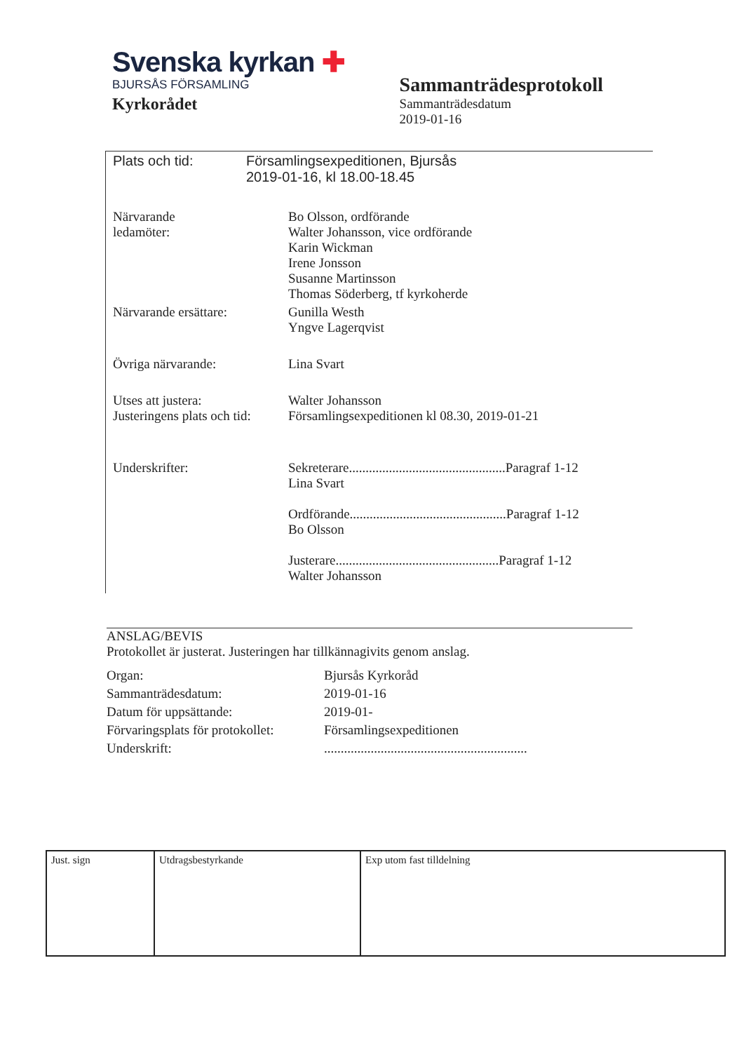Svenska kyrkan ✚
BJURSÅS FÖRSAMLING
Kyrkorådet
Sammanträdesprotokoll
Sammanträdesdatum
2019-01-16
| Plats och tid: | Församlingsexpeditionen, Bjursås 2019-01-16, kl 18.00-18.45 |
| Närvarande ledamöter: | Bo Olsson, ordförande Walter Johansson, vice ordförande Karin Wickman Irene Jonsson Susanne Martinsson Thomas Söderberg, tf kyrkoherde |
| Närvarande ersättare: | Gunilla Westh Yngve Lagerqvist |
| Övriga närvarande: | Lina Svart |
| Utses att justera: Justeringens plats och tid: | Walter Johansson Församlingsexpeditionen kl 08.30, 2019-01-21 |
| Underskrifter: | Sekreterare...............................................Paragraf 1-12 Lina Svart Ordförande...............................................Paragraf 1-12 Bo Olsson Justerare.................................................Paragraf 1-12 Walter Johansson |
ANSLAG/BEVIS
Protokollet är justerat. Justeringen har tillkännagivits genom anslag.
| Organ: | Bjursås Kyrkoråd |
| Sammanträdesdatum: | 2019-01-16 |
| Datum för uppsättande: | 2019-01- |
| Förvaringsplats för protokollet: | Församlingsexpeditionen |
| Underskrift: | ............................................................. |
| Just. sign | Utdragsbestyrkande | Exp utom fast tilldelning |